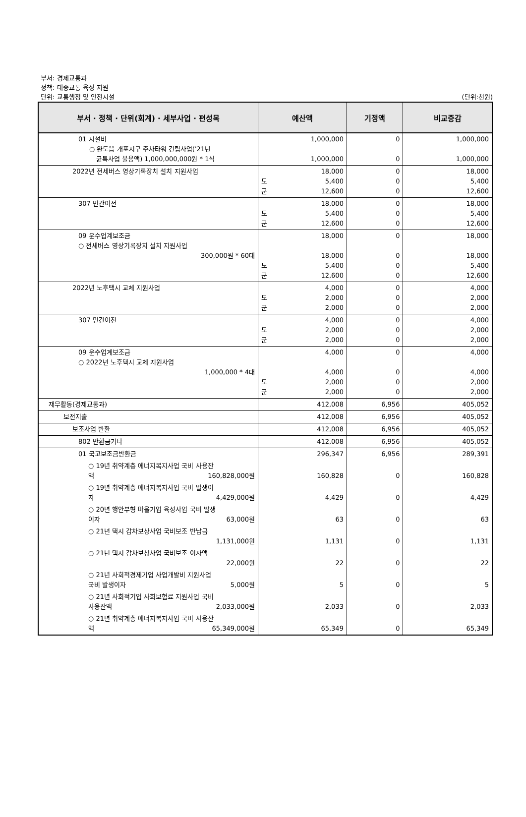부서: 경제교통과
정책: 대중교통 육성 지원
단위: 교통행정 및 안전시설 (단위:천원)
| 부서 · 정책 · 단위(회계) · 세부사업 · 편성목 | 예산액 | 기정액 | 비교증감 |
| --- | --- | --- | --- |
| 01 시설비 ○ 완도읍 개포지구 주차타워 건립사업('21년 균특사업 불용액) 1,000,000,000원 * 1식 | 1,000,000 1,000,000 | 0 0 | 1,000,000 1,000,000 |
| 2022년 전세버스 영상기록장치 설치 지원사업 | 18,000 도 5,400 군 12,600 | 0 0 0 | 18,000 5,400 12,600 |
| 307 민간이전 | 18,000 도 5,400 군 12,600 | 0 0 0 | 18,000 5,400 12,600 |
| 09 운수업계보조금 ○ 전세버스 영상기록장치 설치 지원사업 300,000원 * 60대 | 18,000 18,000 도 5,400 군 12,600 | 0 0 0 0 | 18,000 18,000 5,400 12,600 |
| 2022년 노후택시 교체 지원사업 | 4,000 도 2,000 군 2,000 | 0 0 0 | 4,000 2,000 2,000 |
| 307 민간이전 | 4,000 도 2,000 군 2,000 | 0 0 0 | 4,000 2,000 2,000 |
| 09 운수업계보조금 ○ 2022년 노후택시 교체 지원사업 1,000,000 * 4대 | 4,000 4,000 도 2,000 군 2,000 | 0 0 0 0 | 4,000 4,000 2,000 2,000 |
| 재무활동(경제교통과) | 412,008 | 6,956 | 405,052 |
| 보전지출 | 412,008 | 6,956 | 405,052 |
| 보조사업 반환 | 412,008 | 6,956 | 405,052 |
| 802 반환금기타 | 412,008 | 6,956 | 405,052 |
| 01 국고보조금반환금 | 296,347 | 6,956 | 289,391 |
| ○ 19년 취약계층 에너지복지사업 국비 사용잔 액 160,828,000원 | 160,828 | 0 | 160,828 |
| ○ 19년 취약계층 에너지복지사업 국비 발생이 자 4,429,000원 | 4,429 | 0 | 4,429 |
| ○ 20년 행안부형 마을기업 육성사업 국비 발생 이자 63,000원 | 63 | 0 | 63 |
| ○ 21년 택시 감차보상사업 국비보조 반납금 1,131,000원 | 1,131 | 0 | 1,131 |
| ○ 21년 택시 감차보상사업 국비보조 이자액 22,000원 | 22 | 0 | 22 |
| ○ 21년 사회적경제기업 사업개발비 지원사업 국비 발생이자 5,000원 | 5 | 0 | 5 |
| ○ 21년 사회적기업 사회보험료 지원사업 국비 사용잔액 2,033,000원 | 2,033 | 0 | 2,033 |
| ○ 21년 취약계층 에너지복지사업 국비 사용잔 액 65,349,000원 | 65,349 | 0 | 65,349 |